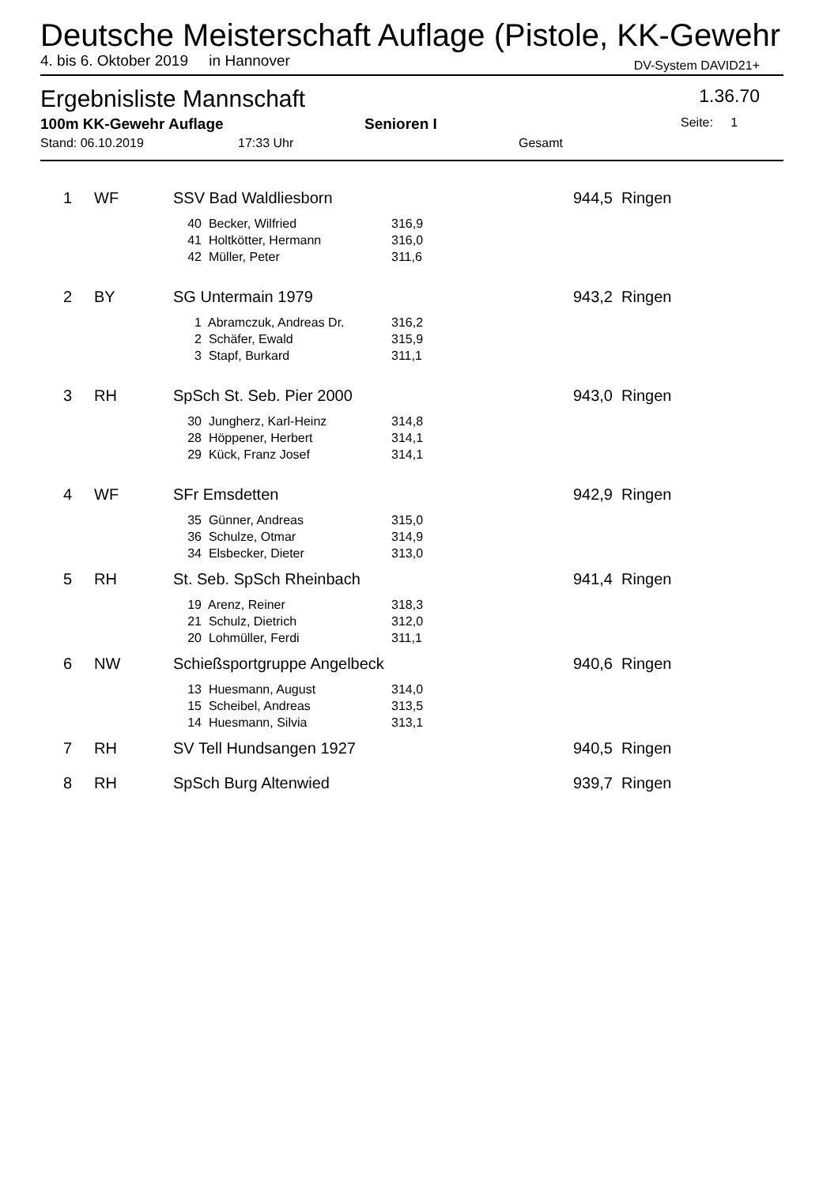Deutsche Meisterschaft Auflage (Pistole, KK-Gewehr
4. bis 6. Oktober 2019 in Hannover DV-System DAVID21+
Ergebnisliste Mannschaft 1.36.70
100m KK-Gewehr Auflage Senioren I Seite: 1
Stand: 06.10.2019 17:33 Uhr Gesamt
| 1 | | WF | SSV Bad Waldliesborn | | | 944,5 | Ringen |
| | | | 40 | Becker, Wilfried | 316,9 | | |
| | | | 41 | Holtkötter, Hermann | 316,0 | | |
| | | | 42 | Müller, Peter | 311,6 | | |
| 2 | | BY | SG Untermain 1979 | | | 943,2 | Ringen |
| | | | 1 | Abramczuk, Andreas Dr. | 316,2 | | |
| | | | 2 | Schäfer, Ewald | 315,9 | | |
| | | | 3 | Stapf, Burkard | 311,1 | | |
| 3 | | RH | SpSch St. Seb. Pier 2000 | | | 943,0 | Ringen |
| | | | 30 | Jungherz, Karl-Heinz | 314,8 | | |
| | | | 28 | Höppener, Herbert | 314,1 | | |
| | | | 29 | Kück, Franz Josef | 314,1 | | |
| 4 | | WF | SFr Emsdetten | | | 942,9 | Ringen |
| | | | 35 | Günner, Andreas | 315,0 | | |
| | | | 36 | Schulze, Otmar | 314,9 | | |
| | | | 34 | Elsbecker, Dieter | 313,0 | | |
| 5 | | RH | St. Seb. SpSch Rheinbach | | | 941,4 | Ringen |
| | | | 19 | Arenz, Reiner | 318,3 | | |
| | | | 21 | Schulz, Dietrich | 312,0 | | |
| | | | 20 | Lohmüller, Ferdi | 311,1 | | |
| 6 | | NW | Schießsportgruppe Angelbeck | | | 940,6 | Ringen |
| | | | 13 | Huesmann, August | 314,0 | | |
| | | | 15 | Scheibel, Andreas | 313,5 | | |
| | | | 14 | Huesmann, Silvia | 313,1 | | |
| 7 | | RH | SV Tell Hundsangen 1927 | | | 940,5 | Ringen |
| 8 | | RH | SpSch Burg Altenwied | | | 939,7 | Ringen |